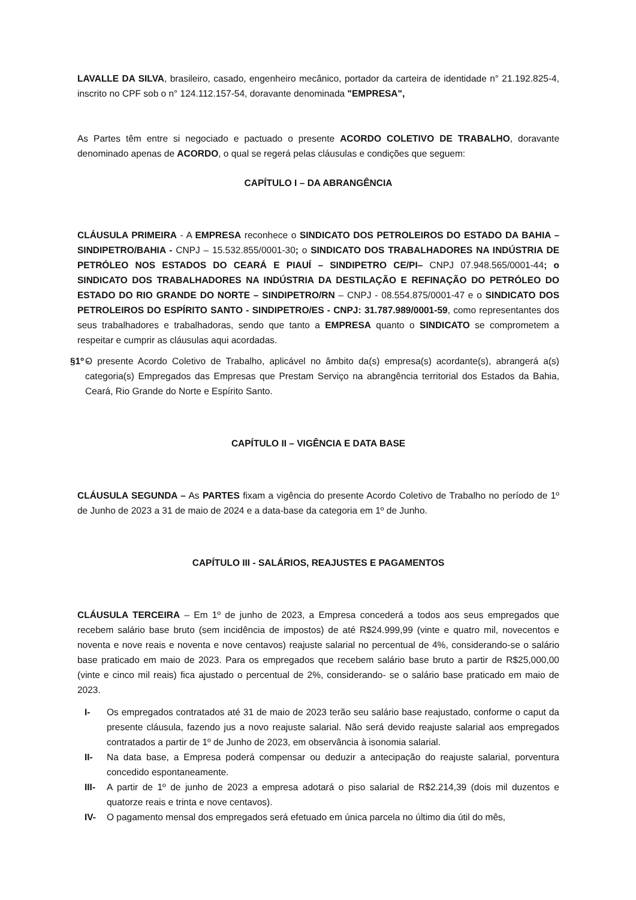LAVALLE DA SILVA, brasileiro, casado, engenheiro mecânico, portador da carteira de identidade n° 21.192.825-4, inscrito no CPF sob o n° 124.112.157-54, doravante denominada "EMPRESA",
As Partes têm entre si negociado e pactuado o presente ACORDO COLETIVO DE TRABALHO, doravante denominado apenas de ACORDO, o qual se regerá pelas cláusulas e condições que seguem:
CAPÍTULO I – DA ABRANGÊNCIA
CLÁUSULA PRIMEIRA - A EMPRESA reconhece o SINDICATO DOS PETROLEIROS DO ESTADO DA BAHIA – SINDIPETRO/BAHIA - CNPJ – 15.532.855/0001-30; o SINDICATO DOS TRABALHADORES NA INDÚSTRIA DE PETRÓLEO NOS ESTADOS DO CEARÁ E PIAUÍ – SINDIPETRO CE/PI– CNPJ 07.948.565/0001-44; o SINDICATO DOS TRABALHADORES NA INDÚSTRIA DA DESTILAÇÃO E REFINAÇÃO DO PETRÓLEO DO ESTADO DO RIO GRANDE DO NORTE – SINDIPETRO/RN – CNPJ - 08.554.875/0001-47 e o SINDICATO DOS PETROLEIROS DO ESPÍRITO SANTO - SINDIPETRO/ES - CNPJ: 31.787.989/0001-59, como representantes dos seus trabalhadores e trabalhadoras, sendo que tanto a EMPRESA quanto o SINDICATO se comprometem a respeitar e cumprir as cláusulas aqui acordadas.
§1º - O presente Acordo Coletivo de Trabalho, aplicável no âmbito da(s) empresa(s) acordante(s), abrangerá a(s) categoria(s) Empregados das Empresas que Prestam Serviço na abrangência territorial dos Estados da Bahia, Ceará, Rio Grande do Norte e Espírito Santo.
CAPÍTULO II – VIGÊNCIA E DATA BASE
CLÁUSULA SEGUNDA – As PARTES fixam a vigência do presente Acordo Coletivo de Trabalho no período de 1º de Junho de 2023 a 31 de maio de 2024 e a data-base da categoria em 1º de Junho.
CAPÍTULO III - SALÁRIOS, REAJUSTES E PAGAMENTOS
CLÁUSULA TERCEIRA – Em 1º de junho de 2023, a Empresa concederá a todos aos seus empregados que recebem salário base bruto (sem incidência de impostos) de até R$24.999,99 (vinte e quatro mil, novecentos e noventa e nove reais e noventa e nove centavos) reajuste salarial no percentual de 4%, considerando-se o salário base praticado em maio de 2023. Para os empregados que recebem salário base bruto a partir de R$25,000,00 (vinte e cinco mil reais) fica ajustado o percentual de 2%, considerando- se o salário base praticado em maio de 2023.
I- Os empregados contratados até 31 de maio de 2023 terão seu salário base reajustado, conforme o caput da presente cláusula, fazendo jus a novo reajuste salarial. Não será devido reajuste salarial aos empregados contratados a partir de 1º de Junho de 2023, em observância à isonomia salarial.
II- Na data base, a Empresa poderá compensar ou deduzir a antecipação do reajuste salarial, porventura concedido espontaneamente.
III- A partir de 1º de junho de 2023 a empresa adotará o piso salarial de R$2.214,39 (dois mil duzentos e quatorze reais e trinta e nove centavos).
IV- O pagamento mensal dos empregados será efetuado em única parcela no último dia útil do mês,